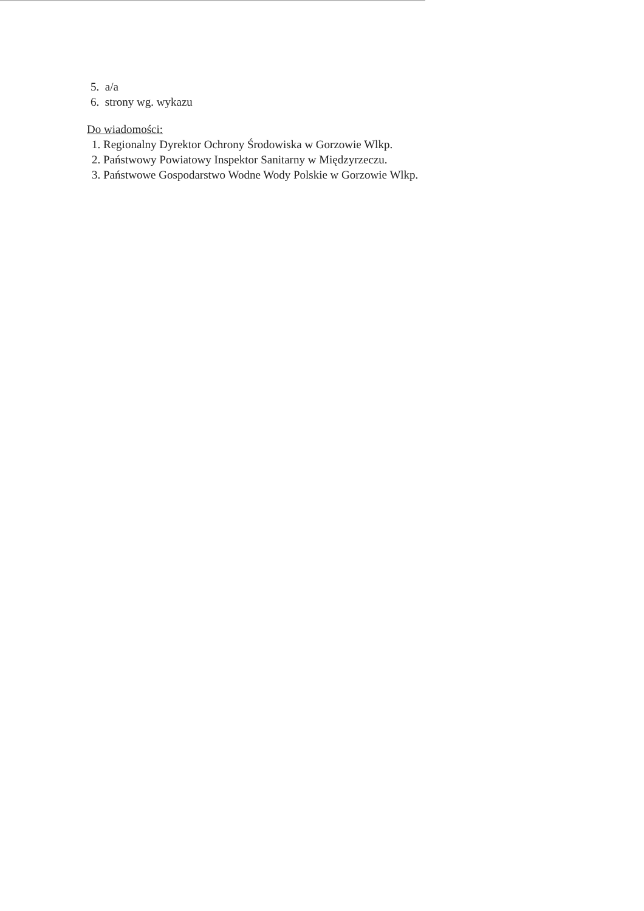5. a/a
6. strony wg. wykazu
Do wiadomości:
1. Regionalny Dyrektor Ochrony Środowiska w Gorzowie Wlkp.
2. Państwowy Powiatowy Inspektor Sanitarny w Międzyrzeczu.
3. Państwowe Gospodarstwo Wodne Wody Polskie w Gorzowie Wlkp.